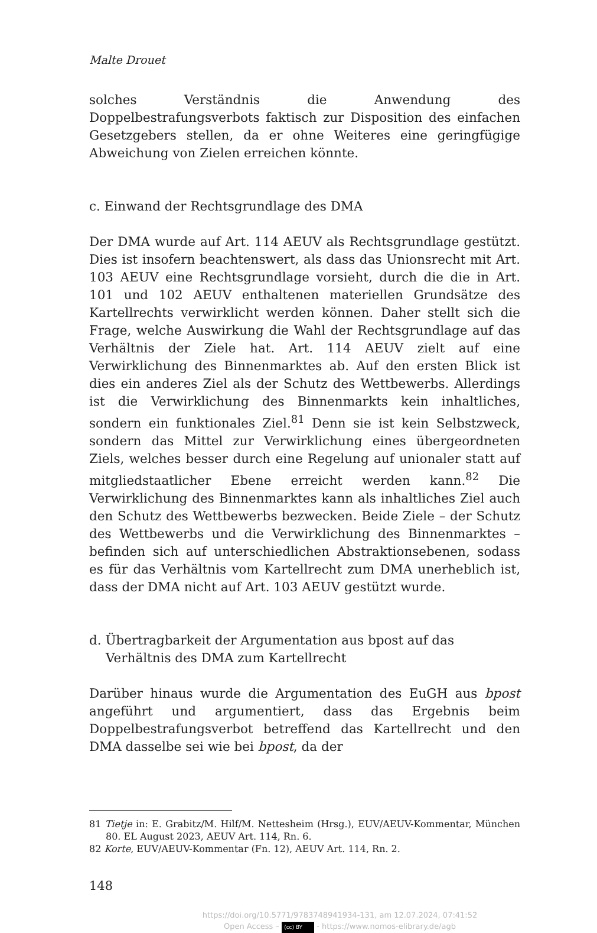Malte Drouet
solches Verständnis die Anwendung des Doppelbestrafungsverbots faktisch zur Disposition des einfachen Gesetzgebers stellen, da er ohne Weiteres eine geringfügige Abweichung von Zielen erreichen könnte.
c. Einwand der Rechtsgrundlage des DMA
Der DMA wurde auf Art. 114 AEUV als Rechtsgrundlage gestützt. Dies ist insofern beachtenswert, als dass das Unionsrecht mit Art. 103 AEUV eine Rechtsgrundlage vorsieht, durch die die in Art. 101 und 102 AEUV enthaltenen materiellen Grundsätze des Kartellrechts verwirklicht werden können. Daher stellt sich die Frage, welche Auswirkung die Wahl der Rechtsgrundlage auf das Verhältnis der Ziele hat. Art. 114 AEUV zielt auf eine Verwirklichung des Binnenmarktes ab. Auf den ersten Blick ist dies ein anderes Ziel als der Schutz des Wettbewerbs. Allerdings ist die Verwirklichung des Binnenmarkts kein inhaltliches, sondern ein funktionales Ziel.<sup>81</sup> Denn sie ist kein Selbstzweck, sondern das Mittel zur Verwirklichung eines übergeordneten Ziels, welches besser durch eine Regelung auf unionaler statt auf mitgliedstaatlicher Ebene erreicht werden kann.<sup>82</sup> Die Verwirklichung des Binnenmarktes kann als inhaltliches Ziel auch den Schutz des Wettbewerbs bezwecken. Beide Ziele – der Schutz des Wettbewerbs und die Verwirklichung des Binnenmarktes – befinden sich auf unterschiedlichen Abstraktionsebenen, sodass es für das Verhältnis vom Kartellrecht zum DMA unerheblich ist, dass der DMA nicht auf Art. 103 AEUV gestützt wurde.
d. Übertragbarkeit der Argumentation aus bpost auf das Verhältnis des DMA zum Kartellrecht
Darüber hinaus wurde die Argumentation des EuGH aus bpost angeführt und argumentiert, dass das Ergebnis beim Doppelbestrafungsverbot betreffend das Kartellrecht und den DMA dasselbe sei wie bei bpost, da der
81 Tietje in: E. Grabitz/M. Hilf/M. Nettesheim (Hrsg.), EUV/AEUV-Kommentar, München 80. EL August 2023, AEUV Art. 114, Rn. 6.
82 Korte, EUV/AEUV-Kommentar (Fn. 12), AEUV Art. 114, Rn. 2.
148
https://doi.org/10.5771/9783748941934-131, am 12.07.2024, 07:41:52
Open Access – (cc) BY - https://www.nomos-elibrary.de/agb